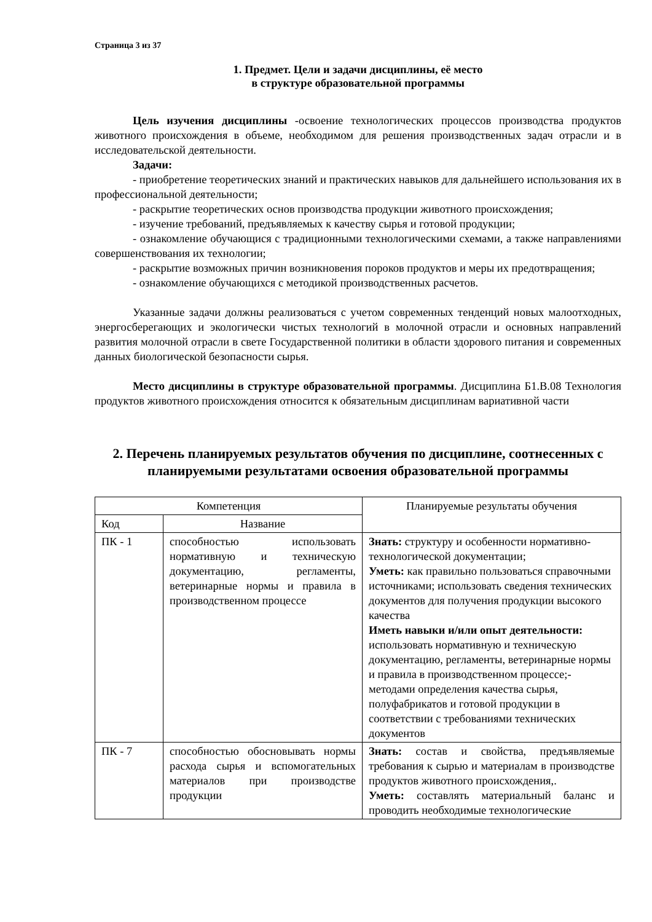Страница 3 из 37
1. Предмет. Цели и задачи дисциплины, её место
в структуре образовательной программы
Цель изучения дисциплины -освоение технологических процессов производства продуктов животного происхождения в объеме, необходимом для решения производственных задач отрасли и в исследовательской деятельности.
Задачи:
- приобретение теоретических знаний и практических навыков для дальнейшего использования их в профессиональной деятельности;
- раскрытие теоретических основ производства продукции животного происхождения;
- изучение требований, предъявляемых к качеству сырья и готовой продукции;
- ознакомление обучающися с традиционными технологическими схемами, а также направлениями совершенствования их технологии;
- раскрытие возможных причин возникновения пороков продуктов и меры их предотвращения;
- ознакомление обучающихся с методикой производственных расчетов.
Указанные задачи должны реализоваться с учетом современных тенденций новых малоотходных, энергосберегающих и экологически чистых технологий в молочной отрасли и основных направлений развития молочной отрасли в свете Государственной политики в области здорового питания и современных данных биологической безопасности сырья.
Место дисциплины в структуре образовательной программы. Дисциплина Б1.В.08 Технология продуктов животного происхождения относится к обязательным дисциплинам вариативной части
2. Перечень планируемых результатов обучения по дисциплине, соотнесенных с планируемыми результатами освоения образовательной программы
| Компетенция | | Планируемые результаты обучения |
| --- | --- | --- |
| Код | Название | |
| ПК - 1 | способностью использовать нормативную и техническую документацию, регламенты, ветеринарные нормы и правила в производственном процессе | Знать: структуру и особенности нормативно-технологической документации; Уметь: как правильно пользоваться справочными источниками; использовать сведения технических документов для получения продукции высокого качества Иметь навыки и/или опыт деятельности: использовать нормативную и техническую документацию, регламенты, ветеринарные нормы и правила в производственном процессе;-методами определения качества сырья, полуфабрикатов и готовой продукции в соответствии с требованиями технических документов |
| ПК - 7 | способностью обосновывать нормы расхода сырья и вспомогательных материалов при производстве продукции | Знать: состав и свойства, предъявляемые требования к сырью и материалам в производстве продуктов животного происхождения,. Уметь: составлять материальный баланс и проводить необходимые технологические |